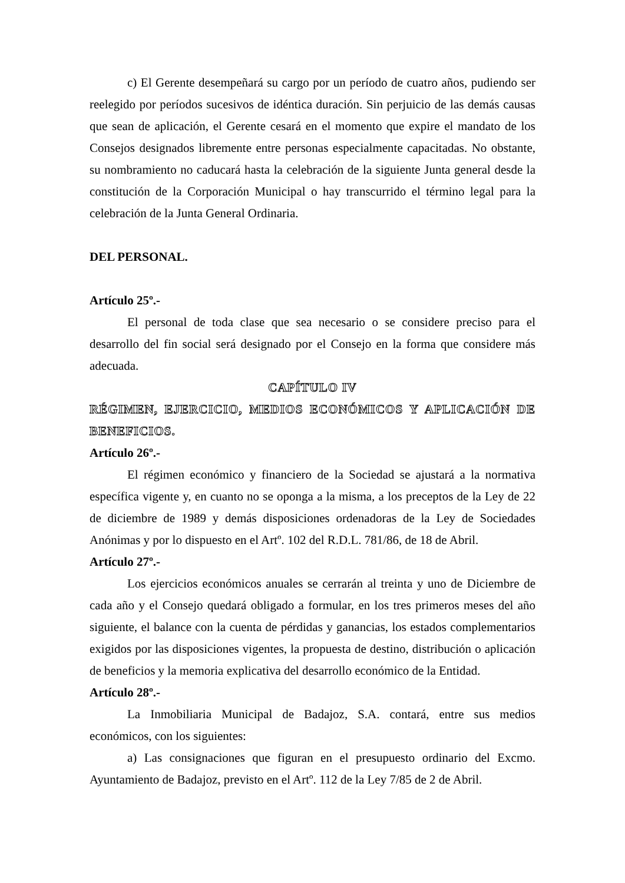c) El Gerente desempeñará su cargo por un período de cuatro años, pudiendo ser reelegido por períodos sucesivos de idéntica duración. Sin perjuicio de las demás causas que sean de aplicación, el Gerente cesará en el momento que expire el mandato de los Consejos designados libremente entre personas especialmente capacitadas. No obstante, su nombramiento no caducará hasta la celebración de la siguiente Junta general desde la constitución de la Corporación Municipal o hay transcurrido el término legal para la celebración de la Junta General Ordinaria.
DEL PERSONAL.
Artículo 25º.-
El personal de toda clase que sea necesario o se considere preciso para el desarrollo del fin social será designado por el Consejo en la forma que considere más adecuada.
CAPÍTULO IV
RÉGIMEN, EJERCICIO, MEDIOS ECONÓMICOS Y APLICACIÓN DE
BENEFICIOS.
Artículo 26º.-
El régimen económico y financiero de la Sociedad se ajustará a la normativa específica vigente y, en cuanto no se oponga a la misma, a los preceptos de la Ley de 22 de diciembre de 1989 y demás disposiciones ordenadoras de la Ley de Sociedades Anónimas y por lo dispuesto en el Artº. 102 del R.D.L. 781/86, de 18 de Abril.
Artículo 27º.-
Los ejercicios económicos anuales se cerrarán al treinta y uno de Diciembre de cada año y el Consejo quedará obligado a formular, en los tres primeros meses del año siguiente, el balance con la cuenta de pérdidas y ganancias, los estados complementarios exigidos por las disposiciones vigentes, la propuesta de destino, distribución o aplicación de beneficios y la memoria explicativa del desarrollo económico de la Entidad.
Artículo 28º.-
La Inmobiliaria Municipal de Badajoz, S.A. contará, entre sus medios económicos, con los siguientes:
a) Las consignaciones que figuran en el presupuesto ordinario del Excmo. Ayuntamiento de Badajoz, previsto en el Artº. 112 de la Ley 7/85 de 2 de Abril.